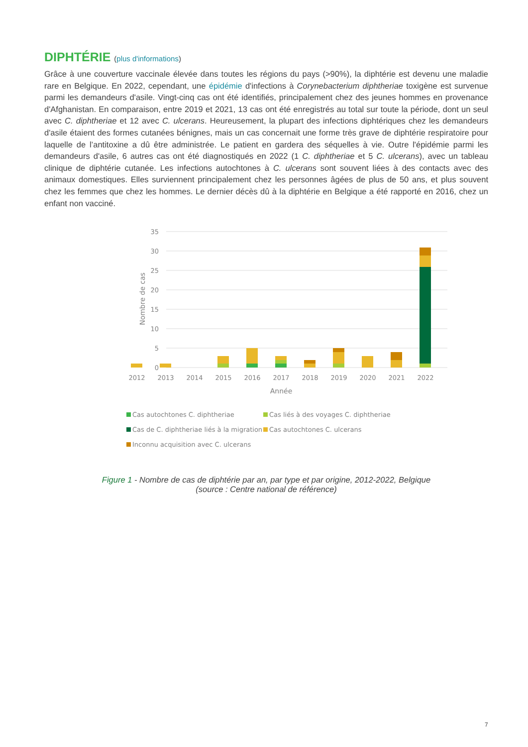DIPHTÉRIE (plus d'informations)
Grâce à une couverture vaccinale élevée dans toutes les régions du pays (>90%), la diphtérie est devenu une maladie rare en Belgique. En 2022, cependant, une épidémie d'infections à Corynebacterium diphtheriae toxigène est survenue parmi les demandeurs d'asile. Vingt-cinq cas ont été identifiés, principalement chez des jeunes hommes en provenance d'Afghanistan. En comparaison, entre 2019 et 2021, 13 cas ont été enregistrés au total sur toute la période, dont un seul avec C. diphtheriae et 12 avec C. ulcerans. Heureusement, la plupart des infections diphtériques chez les demandeurs d'asile étaient des formes cutanées bénignes, mais un cas concernait une forme très grave de diphtérie respiratoire pour laquelle de l’antitoxine a dû être administrée. Le patient en gardera des séquelles à vie. Outre l'épidémie parmi les demandeurs d'asile, 6 autres cas ont été diagnostiqués en 2022 (1 C. diphtheriae et 5 C. ulcerans), avec un tableau clinique de diphtérie cutanée. Les infections autochtones à C. ulcerans sont souvent liées à des contacts avec des animaux domestiques. Elles surviennent principalement chez les personnes âgées de plus de 50 ans, et plus souvent chez les femmes que chez les hommes. Le dernier décès dû à la diphtérie en Belgique a été rapporté en 2016, chez un enfant non vacciné.
35
30
25
20
15
10
5
0
Nombre de cas
2012
2013
2014
2015
2016
2017
2018
2019
2020
2021
2022
Année
Cas autochtones C. diphtheriae
Cas liés à des voyages C. diphtheriae
Cas de C. diphtheriae liés à la migration
Cas autochtones C. ulcerans
Inconnu acquisition avec C. ulcerans
Figure 1 - Nombre de cas de diphtérie par an, par type et par origine, 2012-2022, Belgique
(source : Centre national de référence)
7